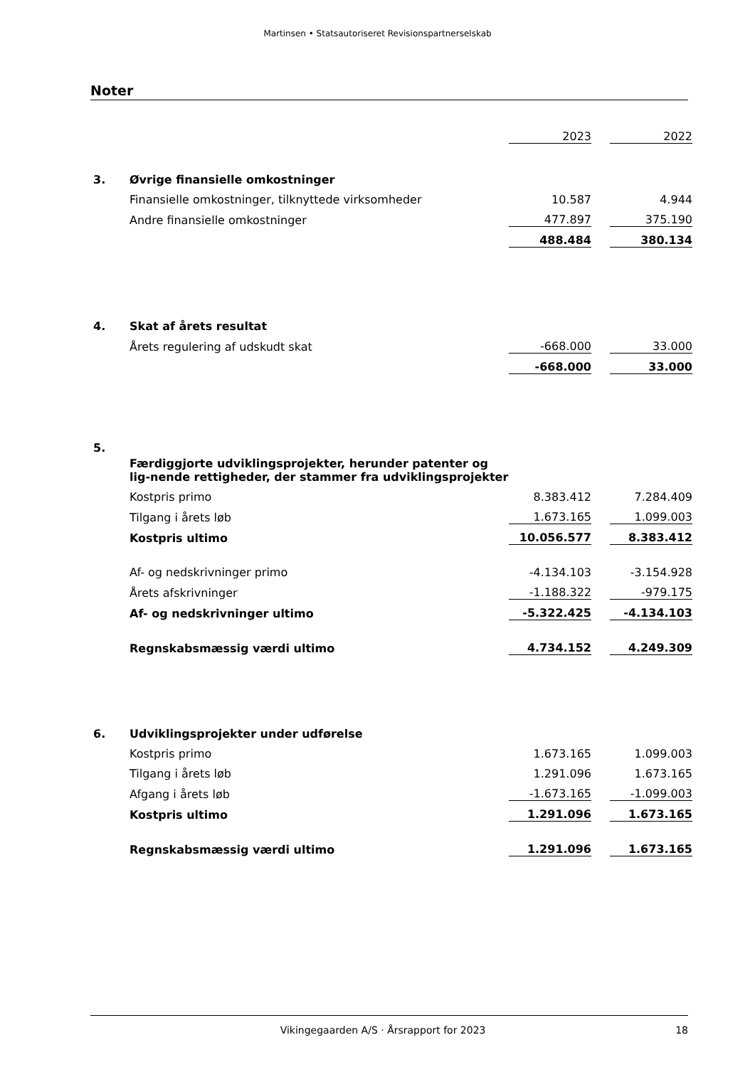Martinsen • Statsautoriseret Revisionspartnerselskab
Noter
| | | 2023 | | 2022 |
| 3. | Øvrige finansielle omkostninger | | | |
| | Finansielle omkostninger, tilknyttede virksomheder | 10.587 | | 4.944 |
| | Andre finansielle omkostninger | 477.897 | | 375.190 |
| | | 488.484 | | 380.134 |
| 4. | Skat af årets resultat | | | |
| | Årets regulering af udskudt skat | -668.000 | | 33.000 |
| | | -668.000 | | 33.000 |
| 5. | Færdiggjorte udviklingsprojekter, herunder patenter og lig-nende rettigheder, der stammer fra udviklingsprojekter | | | |
| | Kostpris primo | 8.383.412 | | 7.284.409 |
| | Tilgang i årets løb | 1.673.165 | | 1.099.003 |
| | Kostpris ultimo | 10.056.577 | | 8.383.412 |
| | Af- og nedskrivninger primo | -4.134.103 | | -3.154.928 |
| | Årets afskrivninger | -1.188.322 | | -979.175 |
| | Af- og nedskrivninger ultimo | -5.322.425 | | -4.134.103 |
| | Regnskabsmæssig værdi ultimo | 4.734.152 | | 4.249.309 |
| 6. | Udviklingsprojekter under udførelse | | | |
| | Kostpris primo | 1.673.165 | | 1.099.003 |
| | Tilgang i årets løb | 1.291.096 | | 1.673.165 |
| | Afgang i årets løb | -1.673.165 | | -1.099.003 |
| | Kostpris ultimo | 1.291.096 | | 1.673.165 |
| | Regnskabsmæssig værdi ultimo | 1.291.096 | | 1.673.165 |
Vikingegaarden A/S · Årsrapport for 2023 18